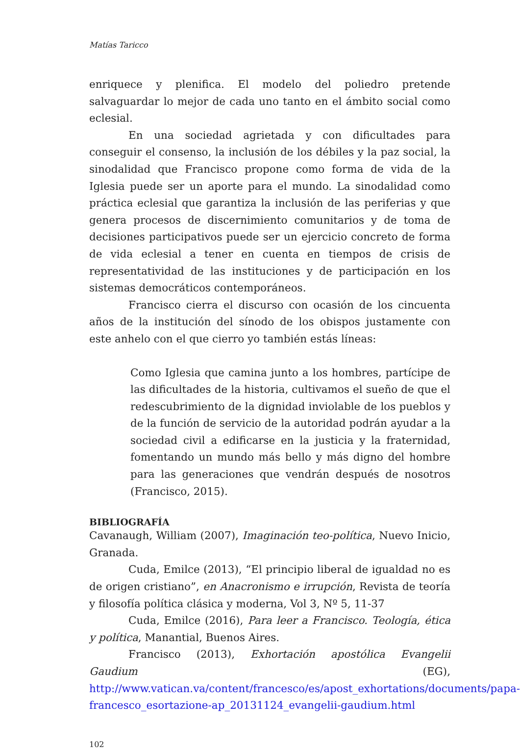Matías Taricco
enriquece y plenifica. El modelo del poliedro pretende salvaguardar lo mejor de cada uno tanto en el ámbito social como eclesial.
En una sociedad agrietada y con dificultades para conseguir el consenso, la inclusión de los débiles y la paz social, la sinodalidad que Francisco propone como forma de vida de la Iglesia puede ser un aporte para el mundo. La sinodalidad como práctica eclesial que garantiza la inclusión de las periferias y que genera procesos de discernimiento comunitarios y de toma de decisiones participativos puede ser un ejercicio concreto de forma de vida eclesial a tener en cuenta en tiempos de crisis de representatividad de las instituciones y de participación en los sistemas democráticos contemporáneos.
Francisco cierra el discurso con ocasión de los cincuenta años de la institución del sínodo de los obispos justamente con este anhelo con el que cierro yo también estás líneas:
Como Iglesia que camina junto a los hombres, partícipe de las dificultades de la historia, cultivamos el sueño de que el redescubrimiento de la dignidad inviolable de los pueblos y de la función de servicio de la autoridad podrán ayudar a la sociedad civil a edificarse en la justicia y la fraternidad, fomentando un mundo más bello y más digno del hombre para las generaciones que vendrán después de nosotros (Francisco, 2015).
BIBLIOGRAFÍA
Cavanaugh, William (2007), Imaginación teo-política, Nuevo Inicio, Granada.
Cuda, Emilce (2013), “El principio liberal de igualdad no es de origen cristiano”, en Anacronismo e irrupción, Revista de teoría y filosofía política clásica y moderna, Vol 3, Nº 5, 11-37
Cuda, Emilce (2016), Para leer a Francisco. Teología, ética y política, Manantial, Buenos Aires.
Francisco (2013), Exhortación apostólica Evangelii Gaudium (EG), http://www.vatican.va/content/francesco/es/apost_exhortations/documents/papa-francesco_esortazione-ap_20131124_evangelii-gaudium.html
102